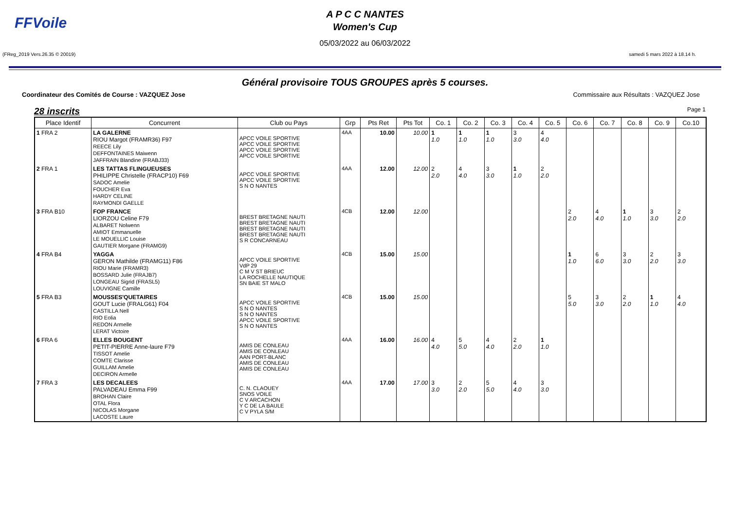FFVoile
A P C C NANTES
Women's Cup
05/03/2022 au 06/03/2022
(FReg_2019 Vers.26.35 © 20019) samedi 5 mars 2022 à 18.14 h.
Général provisoire TOUS GROUPES après 5 courses.
Coordinateur des Comités de Course : VAZQUEZ Jose Commissaire aux Résultats : VAZQUEZ Jose
28 inscrits Page 1
| Place Identif | Concurrent | Club ou Pays | Grp | Pts Ret | Pts Tot | Co. 1 | Co. 2 | Co. 3 | Co. 4 | Co. 5 | Co. 6 | Co. 7 | Co. 8 | Co. 9 | Co.10 |
| --- | --- | --- | --- | --- | --- | --- | --- | --- | --- | --- | --- | --- | --- | --- | --- |
| 1 FRA 2 | LA GALERNE RIOU Margot (FRAMR36) F97 REECE Lily DEFFONTAINES Maiwenn JAFFRAIN Blandine (FRABJ33) | APCC VOILE SPORTIVE APCC VOILE SPORTIVE APCC VOILE SPORTIVE APCC VOILE SPORTIVE | 4AA | 10.00 | 10.00 | 1 1.0 | 1 1.0 | 1 1.0 | 3 3.0 | 4 4.0 | | | | | |
| 2 FRA 1 | LES TATTAS FLINGUEUSES PHILIPPE Christelle (FRACP10) F69 SADOC Amelie FOUCHER Eva HARDY CELINE RAYMONDI GAELLE | APCC VOILE SPORTIVE APCC VOILE SPORTIVE S N O NANTES | 4AA | 12.00 | 12.00 | 2 2.0 | 4 4.0 | 3 3.0 | 1 1.0 | 2 2.0 | | | | | |
| 3 FRA B10 | FOP FRANCE LIORZOU Celine F79 ALBARET Nolwenn AMIOT Emmanuelle LE MOUELLIC Louise GAUTIER Morgane (FRAMG9) | BREST BRETAGNE NAUTI BREST BRETAGNE NAUTI BREST BRETAGNE NAUTI BREST BRETAGNE NAUTI S R CONCARNEAU | 4CB | 12.00 | 12.00 | | | | | | 2 2.0 | 4 4.0 | 1 1.0 | 3 3.0 | 2 2.0 |
| 4 FRA B4 | YAGGA GERON Mathilde (FRAMG11) F86 RIOU Marie (FRAMR3) BOSSARD Julie (FRAJB7) LONGEAU Sigrid (FRASL5) LOUVIGNE Camille | APCC VOILE SPORTIVE VdP 29 C M V ST BRIEUC LA ROCHELLE NAUTIQUE SN BAIE ST MALO | 4CB | 15.00 | 15.00 | | | | | | 1 1.0 | 6 6.0 | 3 3.0 | 2 2.0 | 3 3.0 |
| 5 FRA B3 | MOUSSES'QUETAIRES GOUT Lucie (FRALG61) F04 CASTILLA Nell RIO Eolia REDON Armelle LERAT Victoire | APCC VOILE SPORTIVE S N O NANTES S N O NANTES APCC VOILE SPORTIVE S N O NANTES | 4CB | 15.00 | 15.00 | | | | | | 5 5.0 | 3 3.0 | 2 2.0 | 1 1.0 | 4 4.0 |
| 6 FRA 6 | ELLES BOUGENT PETIT-PIERRE Anne-laure F79 TISSOT Amelie COMTE Clarisse GUILLAM Amelie DECIRON Armelle | AMIS DE CONLEAU AMIS DE CONLEAU AAN PORT-BLANC AMIS DE CONLEAU AMIS DE CONLEAU | 4AA | 16.00 | 16.00 | 4 4.0 | 5 5.0 | 4 4.0 | 2 2.0 | 1 1.0 | | | | | |
| 7 FRA 3 | LES DECALEES PALVADEAU Emma F99 BROHAN Claire OTAL Flora NICOLAS Morgane LACOSTE Laure | C. N. CLAOUEY SNOS VOILE C V ARCACHON Y C DE LA BAULE C V PYLA S/M | 4AA | 17.00 | 17.00 | 3 3.0 | 2 2.0 | 5 5.0 | 4 4.0 | 3 3.0 | | | | | |